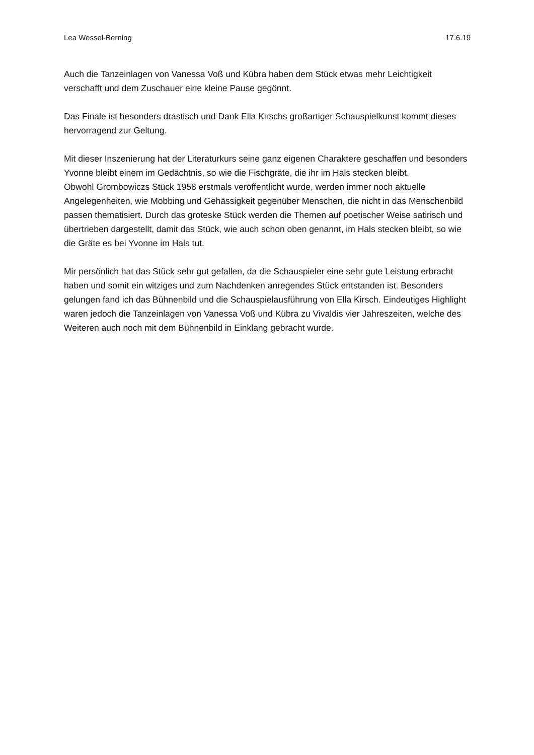Lea Wessel-Berning 17.6.19
Auch die Tanzeinlagen von Vanessa Voß und Kübra haben dem Stück etwas mehr Leichtigkeit verschafft und dem Zuschauer eine kleine Pause gegönnt.
Das Finale ist besonders drastisch und Dank Ella Kirschs großartiger Schauspielkunst kommt dieses hervorragend zur Geltung.
Mit dieser Inszenierung hat der Literaturkurs seine ganz eigenen Charaktere geschaffen und besonders Yvonne bleibt einem im Gedächtnis, so wie die Fischgräte, die ihr im Hals stecken bleibt.
Obwohl Grombowiczs Stück 1958 erstmals veröffentlicht wurde, werden immer noch aktuelle Angelegenheiten, wie Mobbing und Gehässigkeit gegenüber Menschen, die nicht in das Menschenbild passen thematisiert. Durch das groteske Stück werden die Themen auf poetischer Weise satirisch und übertrieben dargestellt, damit das Stück, wie auch schon oben genannt, im Hals stecken bleibt, so wie die Gräte es bei Yvonne im Hals tut.
Mir persönlich hat das Stück sehr gut gefallen, da die Schauspieler eine sehr gute Leistung erbracht haben und somit ein witziges und zum Nachdenken anregendes Stück entstanden ist. Besonders gelungen fand ich das Bühnenbild und die Schauspielausführung von Ella Kirsch. Eindeutiges Highlight waren jedoch die Tanzeinlagen von Vanessa Voß und Kübra zu Vivaldis vier Jahreszeiten, welche des Weiteren auch noch mit dem Bühnenbild in Einklang gebracht wurde.